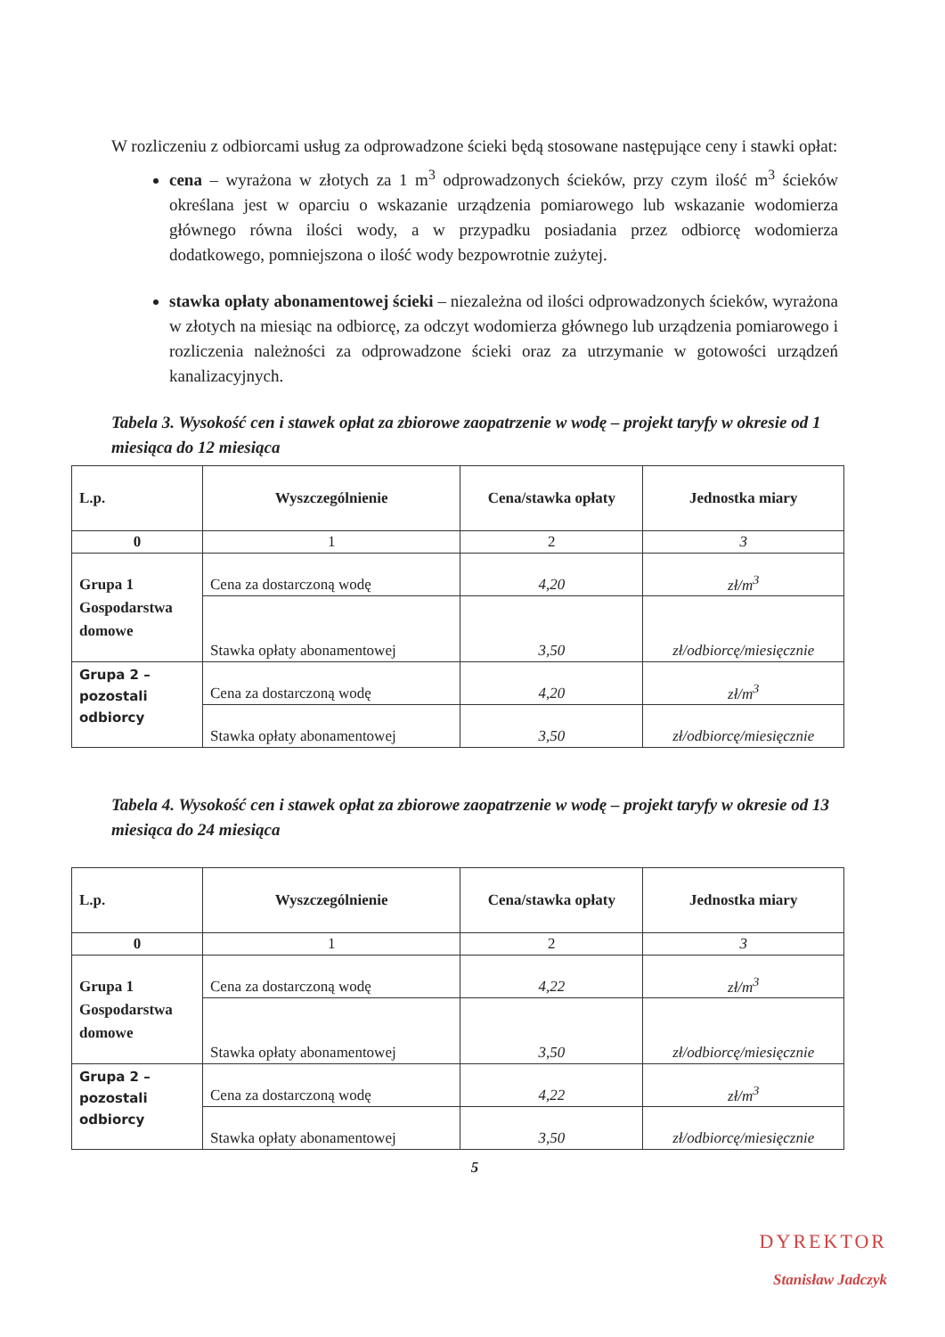W rozliczeniu z odbiorcami usług za odprowadzone ścieki będą stosowane następujące ceny i stawki opłat:
cena – wyrażona w złotych za 1 m<sup>3</sup> odprowadzonych ścieków, przy czym ilość m<sup>3</sup> ścieków określana jest w oparciu o wskazanie urządzenia pomiarowego lub wskazanie wodomierza głównego równa ilości wody, a w przypadku posiadania przez odbiorcę wodomierza dodatkowego, pomniejszona o ilość wody bezpowrotnie zużytej.
stawka opłaty abonamentowej ścieki – niezależna od ilości odprowadzonych ścieków, wyrażona w złotych na miesiąc na odbiorcę, za odczyt wodomierza głównego lub urządzenia pomiarowego i rozliczenia należności za odprowadzone ścieki oraz za utrzymanie w gotowości urządzeń kanalizacyjnych.
Tabela 3. Wysokość cen i stawek opłat za zbiorowe zaopatrzenie w wodę – projekt taryfy w okresie od 1 miesiąca do 12 miesiąca
| L.p. | Wyszczególnienie | Cena/stawka opłaty | Jednostka miary |
| --- | --- | --- | --- |
| 0 | 1 | 2 | 3 |
| Grupa 1 Gospodarstwa domowe | Cena za dostarczoną wodę | 4,20 | zł/m<sup>3</sup> |
| | Stawka opłaty abonamentowej | 3,50 | zł/odbiorcę/miesięcznie |
| Grupa 2 – pozostali odbiorcy | Cena za dostarczoną wodę | 4,20 | zł/m<sup>3</sup> |
| | Stawka opłaty abonamentowej | 3,50 | zł/odbiorcę/miesięcznie |
Tabela 4. Wysokość cen i stawek opłat za zbiorowe zaopatrzenie w wodę – projekt taryfy w okresie od 13 miesiąca do 24 miesiąca
| L.p. | Wyszczególnienie | Cena/stawka opłaty | Jednostka miary |
| --- | --- | --- | --- |
| 0 | 1 | 2 | 3 |
| Grupa 1 Gospodarstwa domowe | Cena za dostarczoną wodę | 4,22 | zł/m<sup>3</sup> |
| | Stawka opłaty abonamentowej | 3,50 | zł/odbiorcę/miesięcznie |
| Grupa 2 – pozostali odbiorcy | Cena za dostarczoną wodę | 4,22 | zł/m<sup>3</sup> |
| | Stawka opłaty abonamentowej | 3,50 | zł/odbiorcę/miesięcznie |
5
DYREKTOR
Stanisław Jadczyk